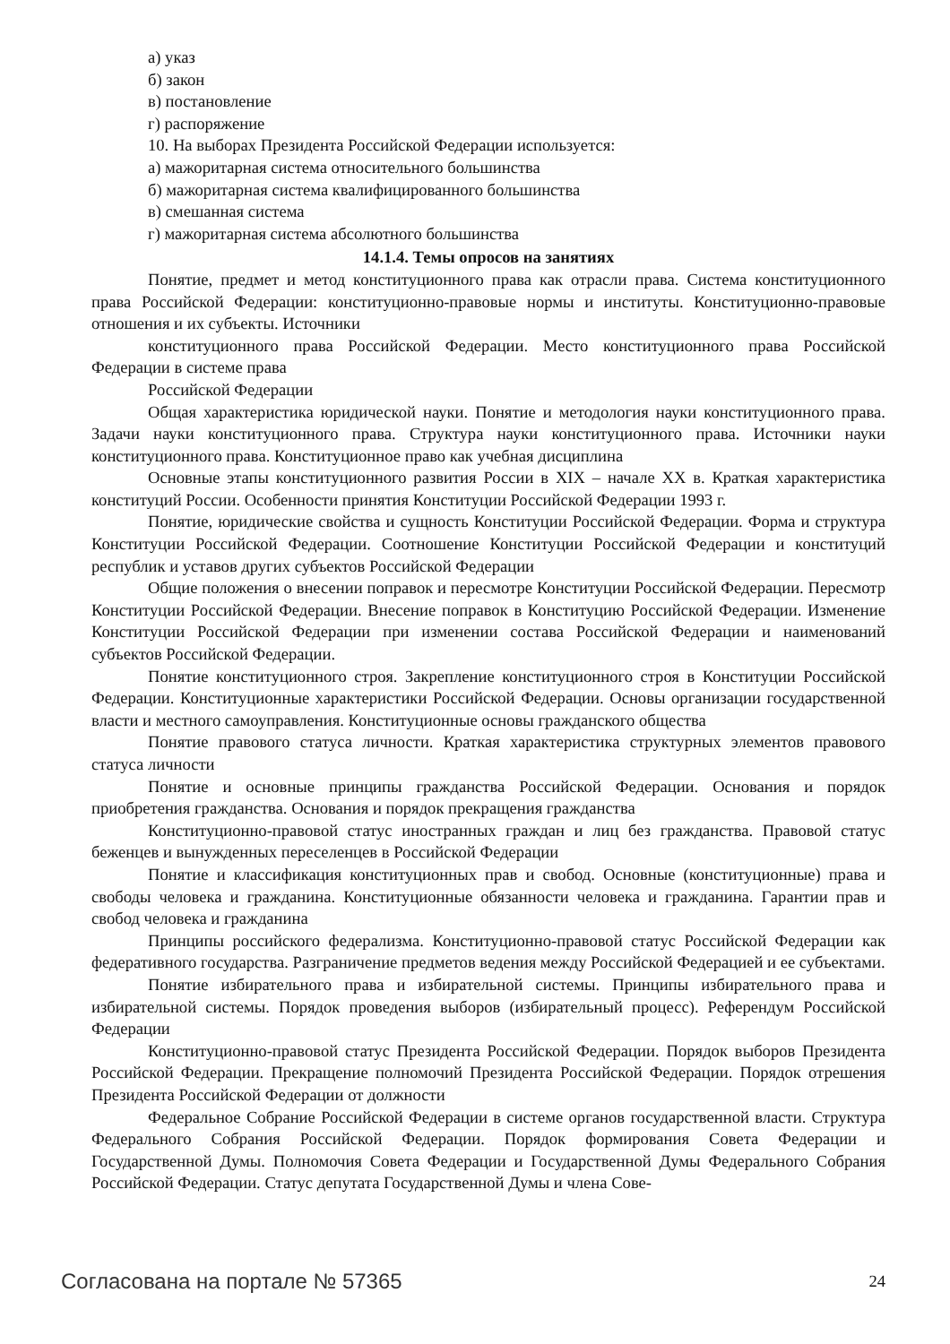а) указ
б) закон
в) постановление
г) распоряжение
10. На выборах Президента Российской Федерации используется:
а) мажоритарная система относительного большинства
б) мажоритарная система квалифицированного большинства
в) смешанная система
г) мажоритарная система абсолютного большинства
14.1.4. Темы опросов на занятиях
Понятие, предмет и метод конституционного права как отрасли права. Система конституционного права Российской Федерации: конституционно-правовые нормы и институты. Конституционно-правовые отношения и их субъекты. Источники
конституционного права Российской Федерации. Место конституционного права Российской Федерации в системе права
Российской Федерации
Общая характеристика юридической науки. Понятие и методология науки конституционного права. Задачи науки конституционного права. Структура науки конституционного права. Источники науки конституционного права. Конституционное право как учебная дисциплина
Основные этапы конституционного развития России в XIX – начале XX в. Краткая характеристика конституций России. Особенности принятия Конституции Российской Федерации 1993 г.
Понятие, юридические свойства и сущность Конституции Российской Федерации. Форма и структура Конституции Российской Федерации. Соотношение Конституции Российской Федерации и конституций республик и уставов других субъектов Российской Федерации
Общие положения о внесении поправок и пересмотре Конституции Российской Федерации. Пересмотр Конституции Российской Федерации. Внесение поправок в Конституцию Российской Федерации. Изменение Конституции Российской Федерации при изменении состава Российской Федерации и наименований субъектов Российской Федерации.
Понятие конституционного строя. Закрепление конституционного строя в Конституции Российской Федерации. Конституционные характеристики Российской Федерации. Основы организации государственной власти и местного самоуправления. Конституционные основы гражданского общества
Понятие правового статуса личности. Краткая характеристика структурных элементов правового статуса личности
Понятие и основные принципы гражданства Российской Федерации. Основания и порядок приобретения гражданства. Основания и порядок прекращения гражданства
Конституционно-правовой статус иностранных граждан и лиц без гражданства. Правовой статус беженцев и вынужденных переселенцев в Российской Федерации
Понятие и классификация конституционных прав и свобод. Основные (конституционные) права и свободы человека и гражданина. Конституционные обязанности человека и гражданина. Гарантии прав и свобод человека и гражданина
Принципы российского федерализма. Конституционно-правовой статус Российской Федерации как федеративного государства. Разграничение предметов ведения между Российской Федерацией и ее субъектами.
Понятие избирательного права и избирательной системы. Принципы избирательного права и избирательной системы. Порядок проведения выборов (избирательный процесс). Референдум Российской Федерации
Конституционно-правовой статус Президента Российской Федерации. Порядок выборов Президента Российской Федерации. Прекращение полномочий Президента Российской Федерации. Порядок отрешения Президента Российской Федерации от должности
Федеральное Собрание Российской Федерации в системе органов государственной власти. Структура Федерального Собрания Российской Федерации. Порядок формирования Совета Федерации и Государственной Думы. Полномочия Совета Федерации и Государственной Думы Федерального Собрания Российской Федерации. Статус депутата Государственной Думы и члена Сове-
Согласована на портале № 57365 24